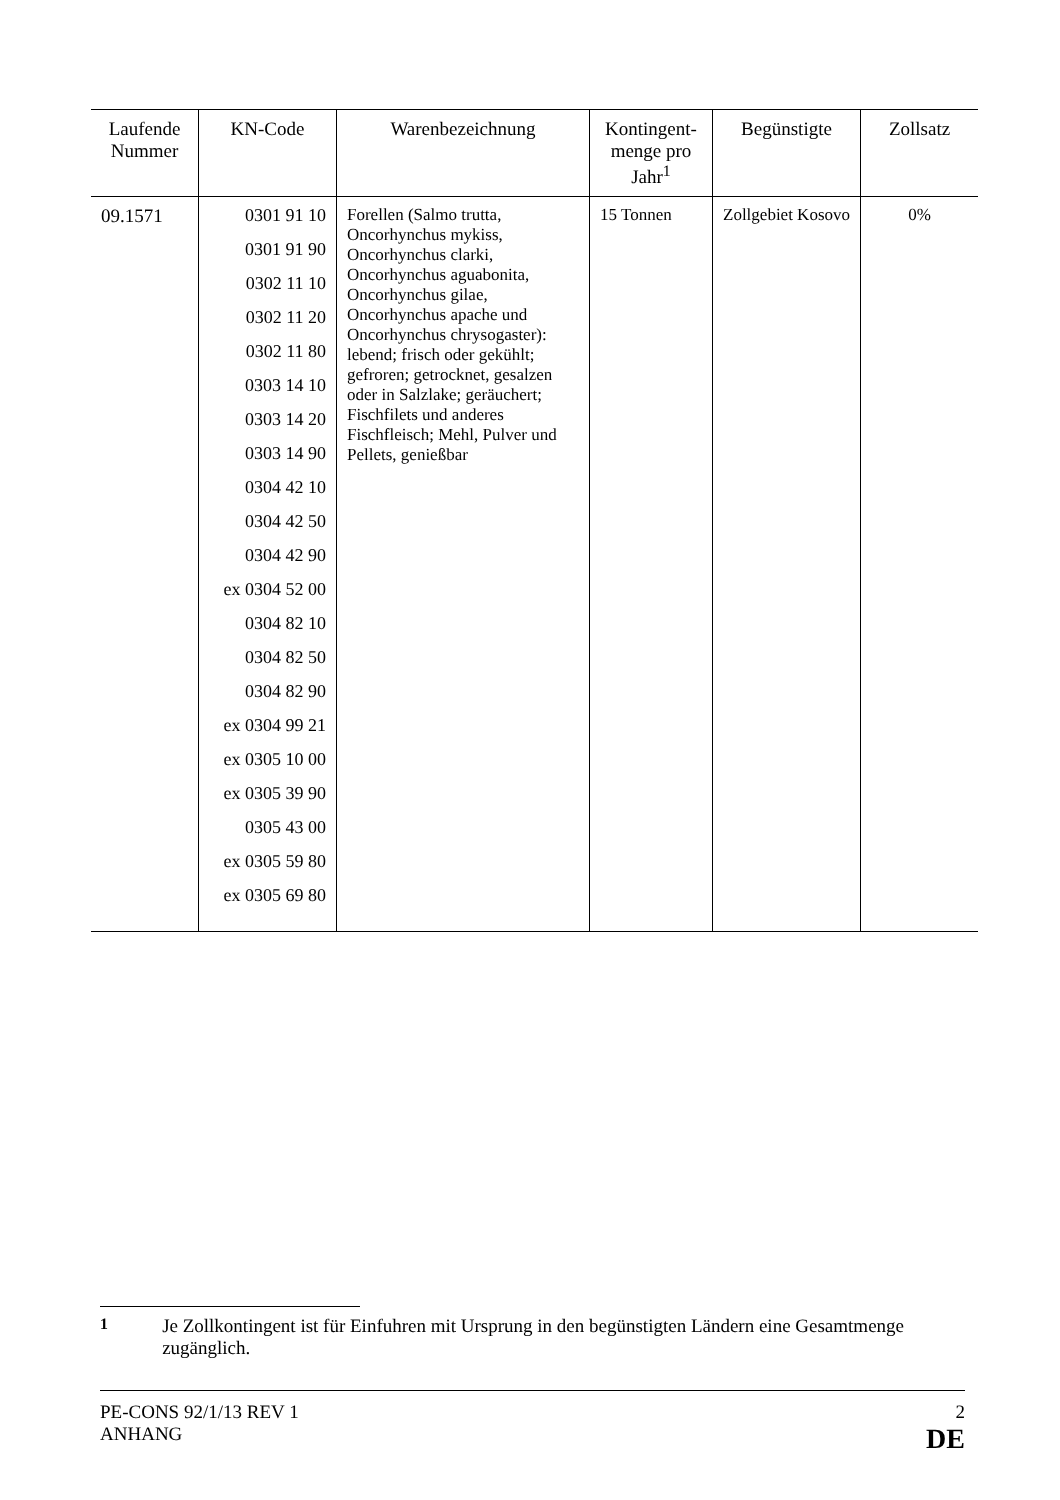| Laufende Nummer | KN-Code | Warenbezeichnung | Kontingent-menge pro Jahr<sup>1</sup> | Begünstigte | Zollsatz |
| --- | --- | --- | --- | --- | --- |
| 09.1571 | 0301 91 10 0301 91 90 0302 11 10 0302 11 20 0302 11 80 0303 14 10 0303 14 20 0303 14 90 0304 42 10 0304 42 50 0304 42 90 ex 0304 52 00 0304 82 10 0304 82 50 0304 82 90 ex 0304 99 21 ex 0305 10 00 ex 0305 39 90 0305 43 00 ex 0305 59 80 ex 0305 69 80 | Forellen (Salmo trutta, Oncorhynchus mykiss, Oncorhynchus clarki, Oncorhynchus aguabonita, Oncorhynchus gilae, Oncorhynchus apache und Oncorhynchus chrysogaster): lebend; frisch oder gekühlt; gefroren; getrocknet, gesalzen oder in Salzlake; geräuchert; Fischfilets und anderes Fischfleisch; Mehl, Pulver und Pellets, genießbar | 15 Tonnen | Zollgebiet Kosovo | 0% |
<sup>1</sup> Je Zollkontingent ist für Einfuhren mit Ursprung in den begünstigten Ländern eine Gesamtmenge zugänglich.
PE-CONS 92/1/13 REV 1
ANHANG
2
DE